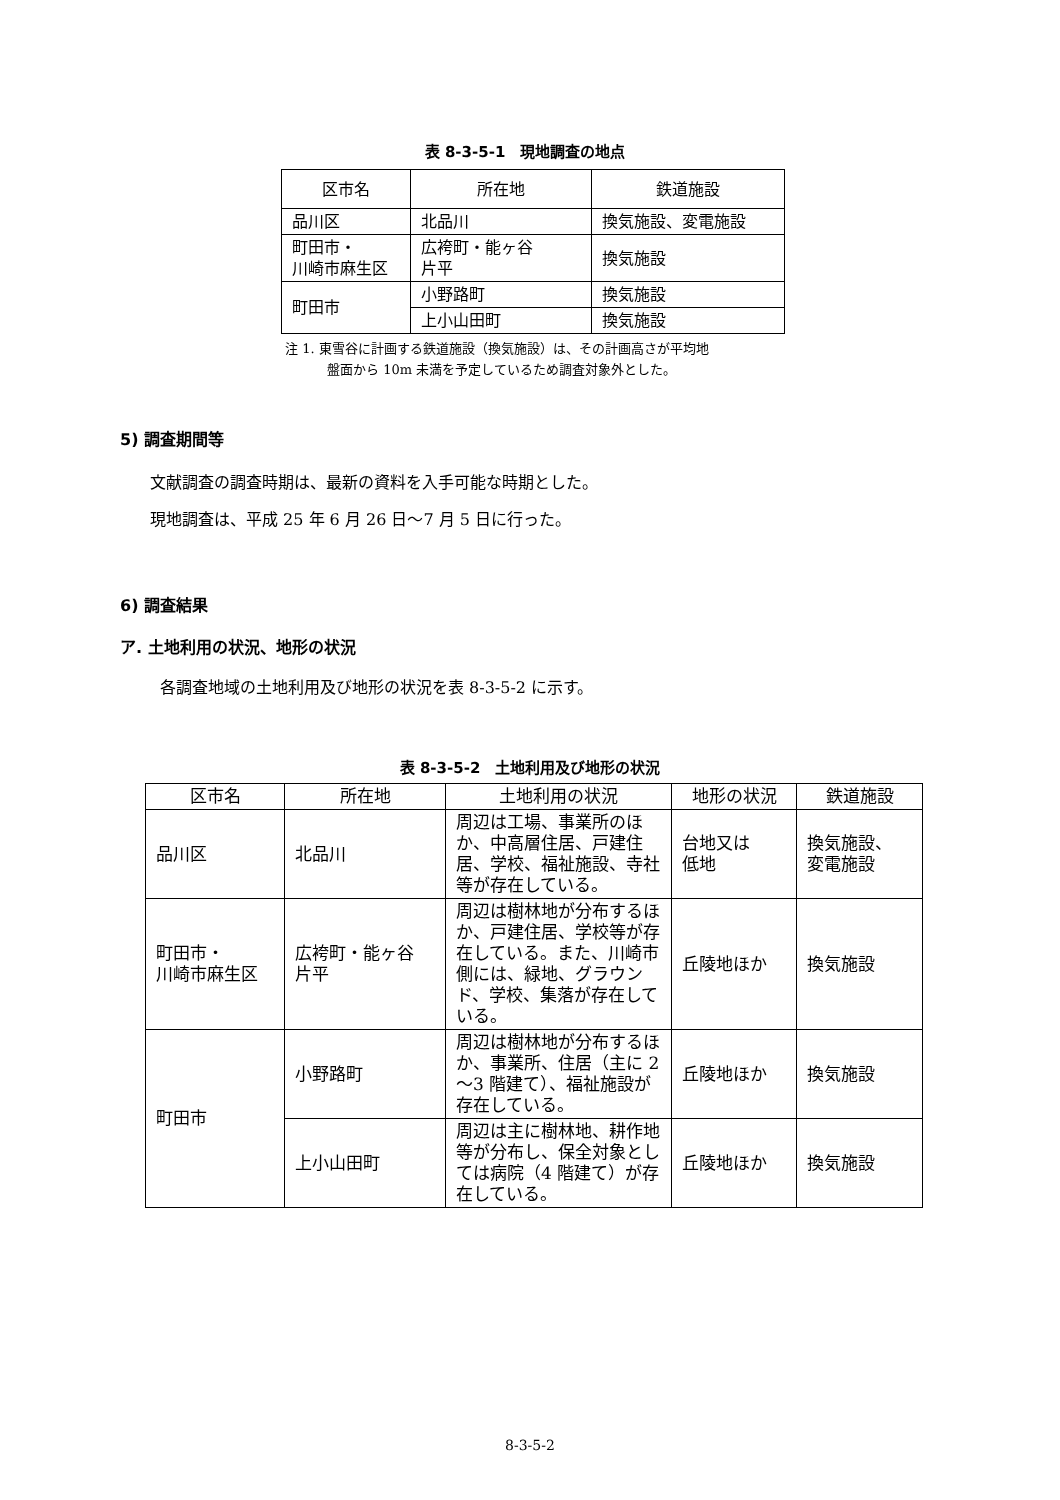表 8-3-5-1　現地調査の地点
| 区市名 | 所在地 | 鉄道施設 |
| --- | --- | --- |
| 品川区 | 北品川 | 換気施設、変電施設 |
| 町田市・ 川崎市麻生区 | 広袴町・能ヶ谷 片平 | 換気施設 |
| 町田市 | 小野路町 | 換気施設 |
| | 上小山田町 | 換気施設 |
注 1. 東雪谷に計画する鉄道施設（換気施設）は、その計画高さが平均地
盤面から 10m 未満を予定しているため調査対象外とした。
5) 調査期間等
文献調査の調査時期は、最新の資料を入手可能な時期とした。
現地調査は、平成 25 年 6 月 26 日～7 月 5 日に行った。
6) 調査結果
ア. 土地利用の状況、地形の状況
各調査地域の土地利用及び地形の状況を表 8-3-5-2 に示す。
表 8-3-5-2　土地利用及び地形の状況
| 区市名 | 所在地 | 土地利用の状況 | 地形の状況 | 鉄道施設 |
| --- | --- | --- | --- | --- |
| 品川区 | 北品川 | 周辺は工場、事業所のほか、中高層住居、戸建住居、学校、福祉施設、寺社等が存在している。 | 台地又は 低地 | 換気施設、 変電施設 |
| 町田市・ 川崎市麻生区 | 広袴町・能ヶ谷 片平 | 周辺は樹林地が分布するほか、戸建住居、学校等が存在している。また、川崎市側には、緑地、グラウンド、学校、集落が存在している。 | 丘陵地ほか | 換気施設 |
| 町田市 | 小野路町 | 周辺は樹林地が分布するほか、事業所、住居（主に 2～3 階建て）、福祉施設が存在している。 | 丘陵地ほか | 換気施設 |
| | 上小山田町 | 周辺は主に樹林地、耕作地等が分布し、保全対象としては病院（4 階建て）が存在している。 | 丘陵地ほか | 換気施設 |
8-3-5-2